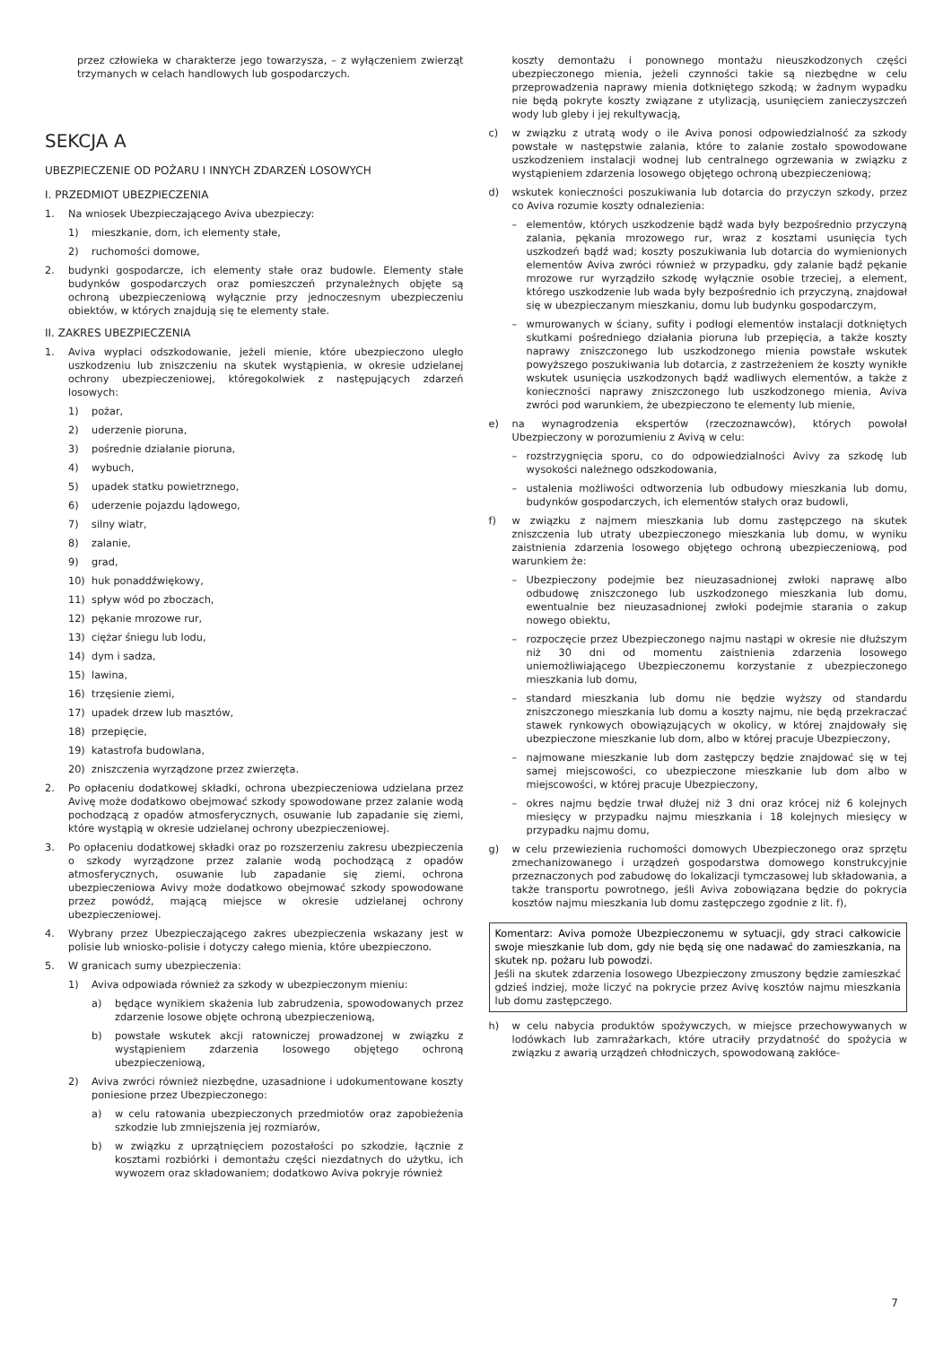przez człowieka w charakterze jego towarzysza, – z wyłączeniem zwierząt trzymanych w celach handlowych lub gospodarczych.
SEKCJA A
UBEZPIECZENIE OD POŻARU I INNYCH ZDARZEŃ LOSOWYCH
I. PRZEDMIOT UBEZPIECZENIA
1. Na wniosek Ubezpieczającego Aviva ubezpieczy:
1) mieszkanie, dom, ich elementy stałe,
2) ruchomości domowe,
2. budynki gospodarcze, ich elementy stałe oraz budowle. Elementy stałe budynków gospodarczych oraz pomieszczeń przynależnych objęte są ochroną ubezpieczeniową wyłącznie przy jednoczesnym ubezpieczeniu obiektów, w których znajdują się te elementy stałe.
II. ZAKRES UBEZPIECZENIA
1. Aviva wypłaci odszkodowanie, jeżeli mienie, które ubezpieczono uległo uszkodzeniu lub zniszczeniu na skutek wystąpienia, w okresie udzielanej ochrony ubezpieczeniowej, któregokolwiek z następujących zdarzeń losowych:
1) pożar,
2) uderzenie pioruna,
3) pośrednie działanie pioruna,
4) wybuch,
5) upadek statku powietrznego,
6) uderzenie pojazdu lądowego,
7) silny wiatr,
8) zalanie,
9) grad,
10) huk ponaddźwiękowy,
11) spływ wód po zboczach,
12) pękanie mrozowe rur,
13) ciężar śniegu lub lodu,
14) dym i sadza,
15) lawina,
16) trzęsienie ziemi,
17) upadek drzew lub masztów,
18) przepięcie,
19) katastrofa budowlana,
20) zniszczenia wyrządzone przez zwierzęta.
2. Po opłaceniu dodatkowej składki, ochrona ubezpieczeniowa udzielana przez Avivę może dodatkowo obejmować szkody spowodowane przez zalanie wodą pochodzącą z opadów atmosferycznych, osuwanie lub zapadanie się ziemi, które wystąpią w okresie udzielanej ochrony ubezpieczeniowej.
3. Po opłaceniu dodatkowej składki oraz po rozszerzeniu zakresu ubezpieczenia o szkody wyrządzone przez zalanie wodą pochodzącą z opadów atmosferycznych, osuwanie lub zapadanie się ziemi, ochrona ubezpieczeniowa Avivy może dodatkowo obejmować szkody spowodowane przez powódź, mającą miejsce w okresie udzielanej ochrony ubezpieczeniowej.
4. Wybrany przez Ubezpieczającego zakres ubezpieczenia wskazany jest w polisie lub wniosko-polisie i dotyczy całego mienia, które ubezpieczono.
5. W granicach sumy ubezpieczenia:
1) Aviva odpowiada również za szkody w ubezpieczonym mieniu:
a) będące wynikiem skażenia lub zabrudzenia, spowodowanych przez zdarzenie losowe objęte ochroną ubezpieczeniową,
b) powstałe wskutek akcji ratowniczej prowadzonej w związku z wystąpieniem zdarzenia losowego objętego ochroną ubezpieczeniową,
2) Aviva zwróci również niezbędne, uzasadnione i udokumentowane koszty poniesione przez Ubezpieczonego:
a) w celu ratowania ubezpieczonych przedmiotów oraz zapobieżenia szkodzie lub zmniejszenia jej rozmiarów,
b) w związku z uprzątnięciem pozostałości po szkodzie, łącznie z kosztami rozbiórki i demontażu części niezdatnych do użytku, ich wywozem oraz składowaniem; dodatkowo Aviva pokryje również
koszty demontażu i ponownego montażu nieuszkodzonych części ubezpieczonego mienia, jeżeli czynności takie są niezbędne w celu przeprowadzenia naprawy mienia dotkniętego szkodą; w żadnym wypadku nie będą pokryte koszty związane z utylizacją, usunięciem zanieczyszczeń wody lub gleby i jej rekultywacją,
c) w związku z utratą wody o ile Aviva ponosi odpowiedzialność za szkody powstałe w następstwie zalania, które to zalanie zostało spowodowane uszkodzeniem instalacji wodnej lub centralnego ogrzewania w związku z wystąpieniem zdarzenia losowego objętego ochroną ubezpieczeniową;
d) wskutek konieczności poszukiwania lub dotarcia do przyczyn szkody, przez co Aviva rozumie koszty odnalezienia:
– elementów, których uszkodzenie bądź wada były bezpośrednio przyczyną zalania, pękania mrozowego rur, wraz z kosztami usunięcia tych uszkodzeń bądź wad; koszty poszukiwania lub dotarcia do wymienionych elementów Aviva zwróci również w przypadku, gdy zalanie bądź pękanie mrozowe rur wyrządziło szkodę wyłącznie osobie trzeciej, a element, którego uszkodzenie lub wada były bezpośrednio ich przyczyną, znajdował się w ubezpieczanym mieszkaniu, domu lub budynku gospodarczym,
– wmurowanych w ściany, sufity i podłogi elementów instalacji dotkniętych skutkami pośredniego działania pioruna lub przepięcia, a także koszty naprawy zniszczonego lub uszkodzonego mienia powstałe wskutek powyższego poszukiwania lub dotarcia, z zastrzeżeniem że koszty wynikłe wskutek usunięcia uszkodzonych bądź wadliwych elementów, a także z konieczności naprawy zniszczonego lub uszkodzonego mienia, Aviva zwróci pod warunkiem, że ubezpieczono te elementy lub mienie,
e) na wynagrodzenia ekspertów (rzeczoznawców), których powołał Ubezpieczony w porozumieniu z Avivą w celu:
– rozstrzygnięcia sporu, co do odpowiedzialności Avivy za szkodę lub wysokości należnego odszkodowania,
– ustalenia możliwości odtworzenia lub odbudowy mieszkania lub domu, budynków gospodarczych, ich elementów stałych oraz budowli,
f) w związku z najmem mieszkania lub domu zastępczego na skutek zniszczenia lub utraty ubezpieczonego mieszkania lub domu, w wyniku zaistnienia zdarzenia losowego objętego ochroną ubezpieczeniową, pod warunkiem że:
– Ubezpieczony podejmie bez nieuzasadnionej zwłoki naprawę albo odbudowę zniszczonego lub uszkodzonego mieszkania lub domu, ewentualnie bez nieuzasadnionej zwłoki podejmie starania o zakup nowego obiektu,
– rozpoczęcie przez Ubezpieczonego najmu nastąpi w okresie nie dłuższym niż 30 dni od momentu zaistnienia zdarzenia losowego uniemożliwiającego Ubezpieczonemu korzystanie z ubezpieczonego mieszkania lub domu,
– standard mieszkania lub domu nie będzie wyższy od standardu zniszczonego mieszkania lub domu a koszty najmu, nie będą przekraczać stawek rynkowych obowiązujących w okolicy, w której znajdowały się ubezpieczone mieszkanie lub dom, albo w której pracuje Ubezpieczony,
– najmowane mieszkanie lub dom zastępczy będzie znajdować się w tej samej miejscowości, co ubezpieczone mieszkanie lub dom albo w miejscowości, w której pracuje Ubezpieczony,
– okres najmu będzie trwał dłużej niż 3 dni oraz krócej niż 6 kolejnych miesięcy w przypadku najmu mieszkania i 18 kolejnych miesięcy w przypadku najmu domu,
g) w celu przewiezienia ruchomości domowych Ubezpieczonego oraz sprzętu zmechanizowanego i urządzeń gospodarstwa domowego konstrukcyjnie przeznaczonych pod zabudowę do lokalizacji tymczasowej lub składowania, a także transportu powrotnego, jeśli Aviva zobowiązana będzie do pokrycia kosztów najmu mieszkania lub domu zastępczego zgodnie z lit. f),
Komentarz: Aviva pomoże Ubezpieczonemu w sytuacji, gdy straci całkowicie swoje mieszkanie lub dom, gdy nie będą się one nadawać do zamieszkania, na skutek np. pożaru lub powodzi.
Jeśli na skutek zdarzenia losowego Ubezpieczony zmuszony będzie zamieszkać gdzieś indziej, może liczyć na pokrycie przez Avivę kosztów najmu mieszkania lub domu zastępczego.
h) w celu nabycia produktów spożywczych, w miejsce przechowywanych w lodówkach lub zamrażarkach, które utraciły przydatność do spożycia w związku z awarią urządzeń chłodniczych, spowodowaną zakłóce-
7